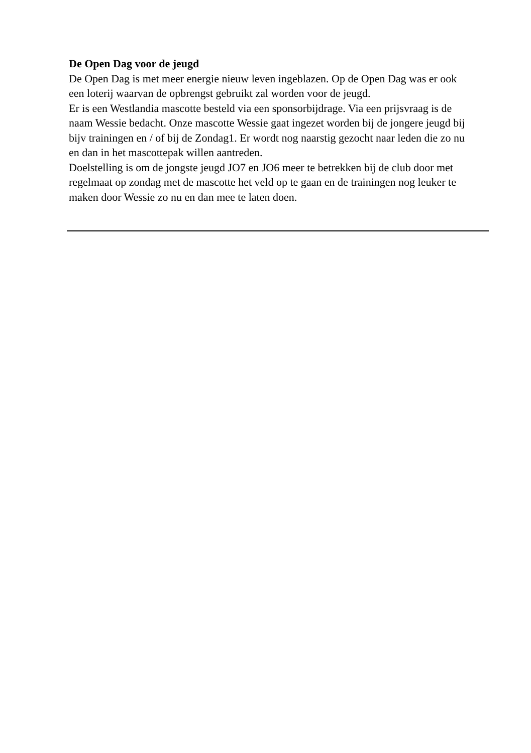De Open Dag voor de jeugd
De Open Dag is met meer energie nieuw leven ingeblazen. Op de Open Dag was er ook een loterij waarvan de opbrengst gebruikt zal worden voor de jeugd.
Er is een Westlandia mascotte besteld via een sponsorbijdrage. Via een prijsvraag is de naam Wessie bedacht. Onze mascotte Wessie gaat ingezet worden bij de jongere jeugd bij bijv trainingen en / of bij de Zondag1. Er wordt nog naarstig gezocht naar leden die zo nu en dan in het mascottepak willen aantreden.
Doelstelling is om de jongste jeugd JO7 en JO6 meer te betrekken bij de club door met regelmaat op zondag met de mascotte het veld op te gaan en de trainingen nog leuker te maken door Wessie zo nu en dan mee te laten doen.